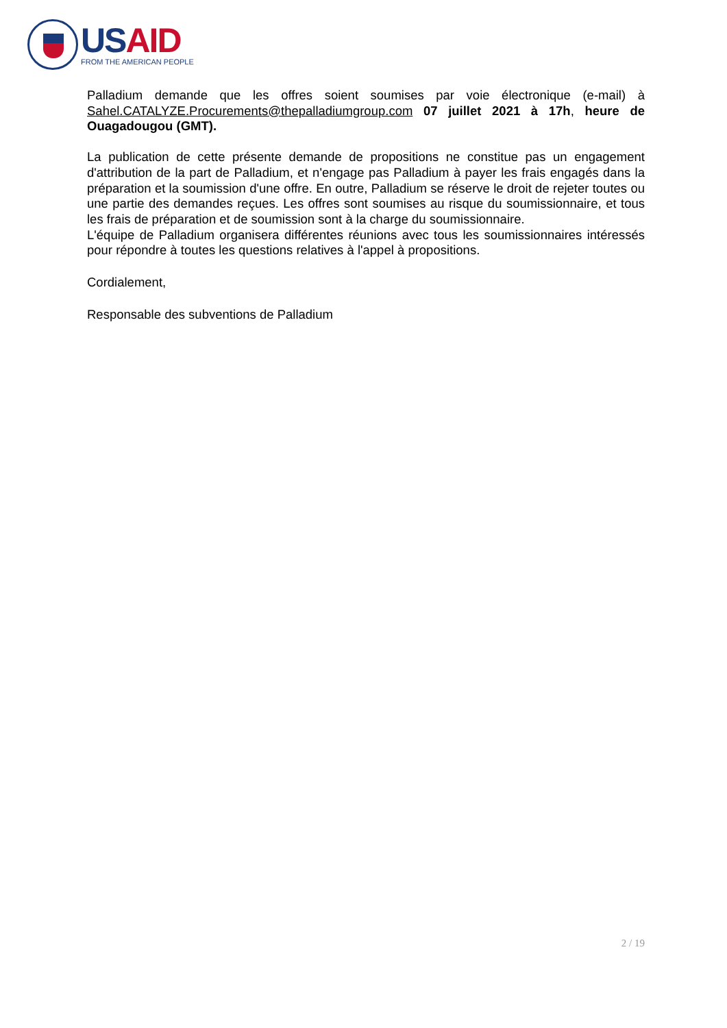US AID
FROM THE AMERICAN PEOPLE
Palladium demande que les offres soient soumises par voie électronique (e-mail) à Sahel.CATALYZE.Procurements@thepalladiumgroup.com 07 juillet 2021 à 17h, heure de Ouagadougou (GMT).
La publication de cette présente demande de propositions ne constitue pas un engagement d'attribution de la part de Palladium, et n'engage pas Palladium à payer les frais engagés dans la préparation et la soumission d'une offre. En outre, Palladium se réserve le droit de rejeter toutes ou une partie des demandes reçues. Les offres sont soumises au risque du soumissionnaire, et tous les frais de préparation et de soumission sont à la charge du soumissionnaire.
L'équipe de Palladium organisera différentes réunions avec tous les soumissionnaires intéressés pour répondre à toutes les questions relatives à l'appel à propositions.
Cordialement,
Responsable des subventions de Palladium
2 / 19